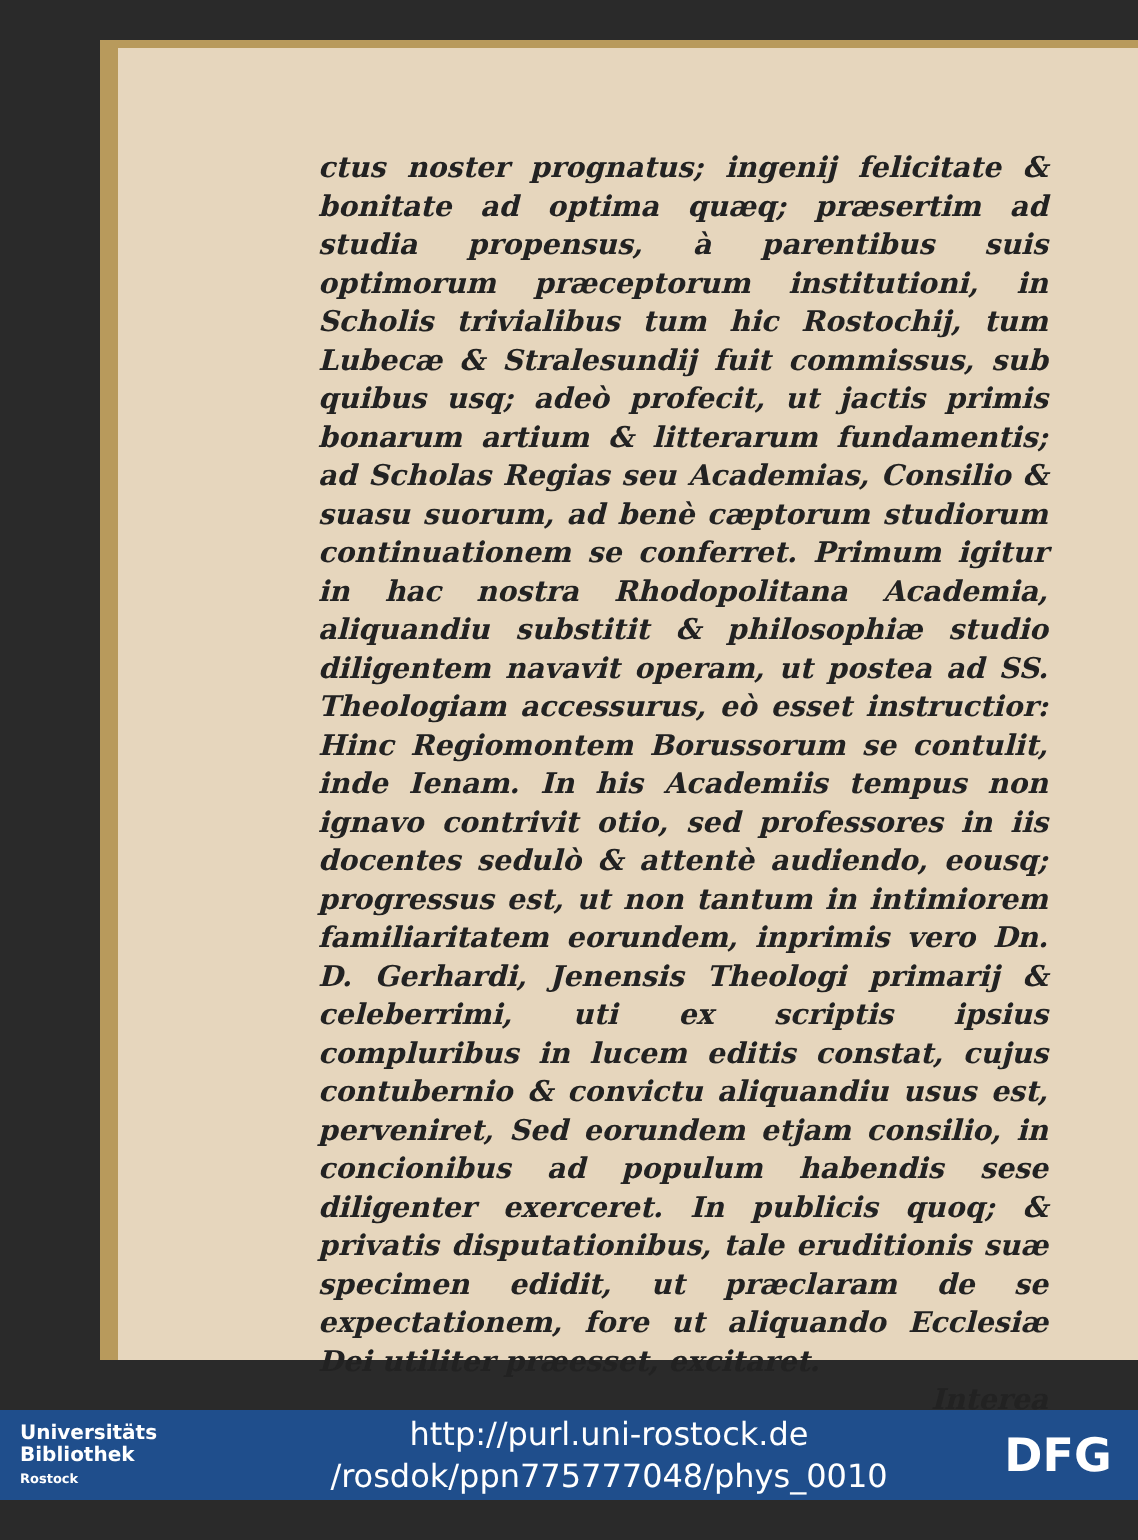ctus noster prognatus; ingenij felicitate & bonitate ad optima quæq; præsertim ad studia propensus, à parentibus suis optimorum præceptorum institutioni, in Scholis trivialibus tum hic Rostochij, tum Lubecæ & Stralesundij fuit commissus, sub quibus usq; adeò profecit, ut jactis primis bonarum artium & litterarum fundamentis; ad Scholas Regias seu Academias, Consilio & suasu suorum, ad benè cæptorum studiorum continuationem se conferret. Primum igitur in hac nostra Rhodopolitana Academia, aliquandiu substitit & philosophiæ studio diligentem navavit operam, ut postea ad SS. Theologiam accessurus, eò esset instructior: Hinc Regiomontem Borussorum se contulit, inde Ienam. In his Academiis tempus non ignavo contrivit otio, sed professores in iis docentes sedulò & attentè audiendo, eousq; progressus est, ut non tantum in intimiorem familiaritatem eorundem, inprimis vero Dn. D. Gerhardi, Jenensis Theologi primarij & celeberrimi, uti ex scriptis ipsius compluribus in lucem editis constat, cujus contubernio & convictu aliquandiu usus est, perveniret, Sed eorundem etjam consilio, in concionibus ad populum habendis sese diligenter exerceret. In publicis quoq; & privatis disputationibus, tale eruditionis suæ specimen edidit, ut præclaram de se expectationem, fore ut aliquando Ecclesiæ Dei utiliter præesset, excitaret.
Interea
Universitäts
Bibliothek
Rostock
http://purl.uni-rostock.de
/rosdok/ppn775777048/phys_0010
DFG